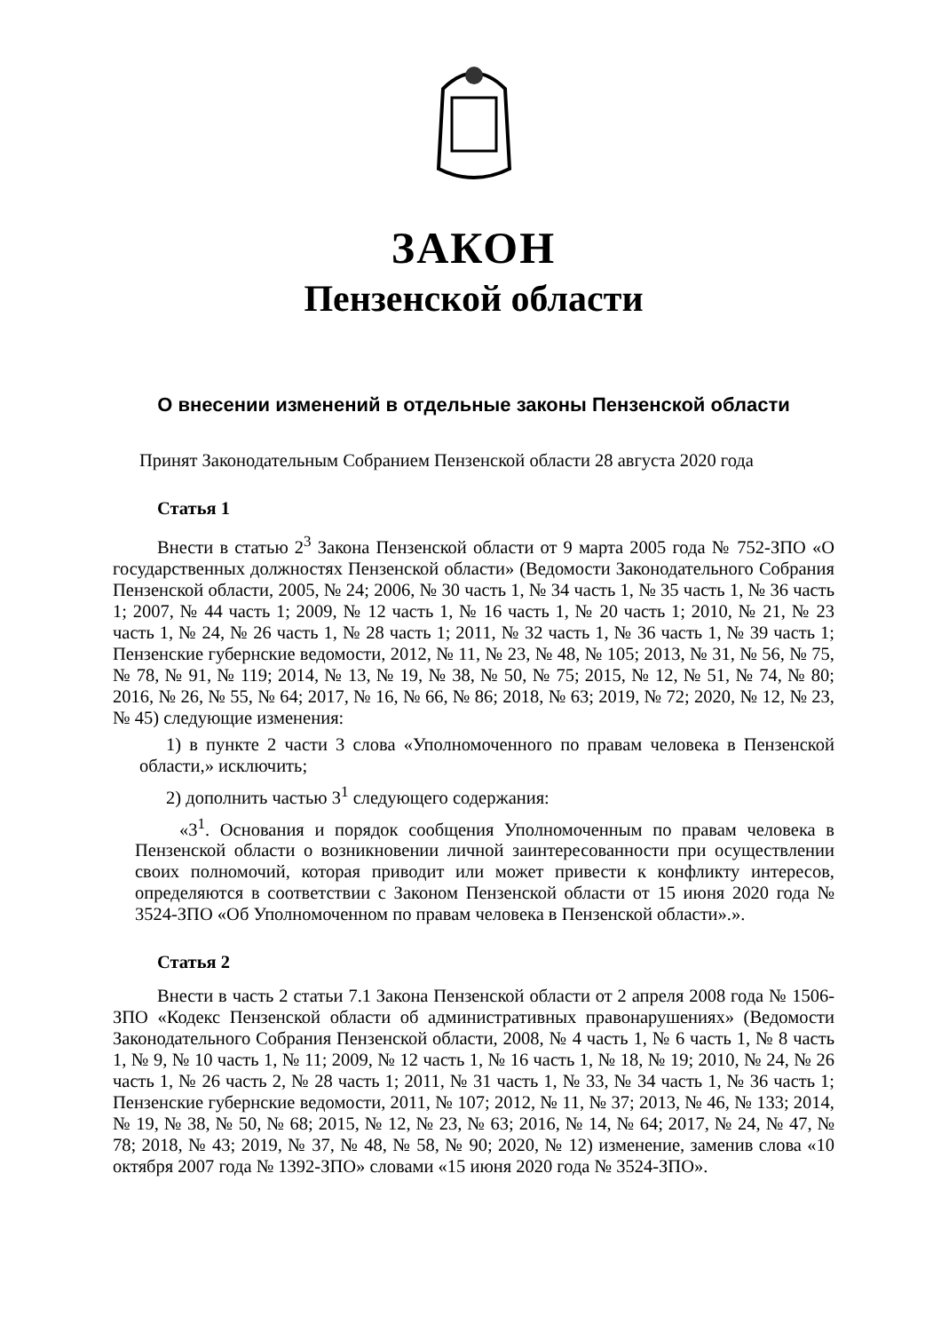ЗАКОН
Пензенской области
О внесении изменений в отдельные законы Пензенской области
Принят Законодательным Собранием Пензенской области 28 августа 2020 года
Статья 1
Внести в статью 2<sup>3</sup> Закона Пензенской области от 9 марта 2005 года № 752-ЗПО «О государственных должностях Пензенской области» (Ведомости Законодательного Собрания Пензенской области, 2005, № 24; 2006, № 30 часть 1, № 34 часть 1, № 35 часть 1, № 36 часть 1; 2007, № 44 часть 1; 2009, № 12 часть 1, № 16 часть 1, № 20 часть 1; 2010, № 21, № 23 часть 1, № 24, № 26 часть 1, № 28 часть 1; 2011, № 32 часть 1, № 36 часть 1, № 39 часть 1; Пензенские губернские ведомости, 2012, № 11, № 23, № 48, № 105; 2013, № 31, № 56, № 75, № 78, № 91, № 119; 2014, № 13, № 19, № 38, № 50, № 75; 2015, № 12, № 51, № 74, № 80; 2016, № 26, № 55, № 64; 2017, № 16, № 66, № 86; 2018, № 63; 2019, № 72; 2020, № 12, № 23, № 45) следующие изменения:
1) в пункте 2 части 3 слова «Уполномоченного по правам человека в Пензенской области,» исключить;
2) дополнить частью 3<sup>1</sup> следующего содержания:
«3<sup>1</sup>. Основания и порядок сообщения Уполномоченным по правам человека в Пензенской области о возникновении личной заинтересованности при осуществлении своих полномочий, которая приводит или может привести к конфликту интересов, определяются в соответствии с Законом Пензенской области от 15 июня 2020 года № 3524-ЗПО «Об Уполномоченном по правам человека в Пензенской области».».
Статья 2
Внести в часть 2 статьи 7.1 Закона Пензенской области от 2 апреля 2008 года № 1506-ЗПО «Кодекс Пензенской области об административных правонарушениях» (Ведомости Законодательного Собрания Пензенской области, 2008, № 4 часть 1, № 6 часть 1, № 8 часть 1, № 9, № 10 часть 1, № 11; 2009, № 12 часть 1, № 16 часть 1, № 18, № 19; 2010, № 24, № 26 часть 1, № 26 часть 2, № 28 часть 1; 2011, № 31 часть 1, № 33, № 34 часть 1, № 36 часть 1; Пензенские губернские ведомости, 2011, № 107; 2012, № 11, № 37; 2013, № 46, № 133; 2014, № 19, № 38, № 50, № 68; 2015, № 12, № 23, № 63; 2016, № 14, № 64; 2017, № 24, № 47, № 78; 2018, № 43; 2019, № 37, № 48, № 58, № 90; 2020, № 12) изменение, заменив слова «10 октября 2007 года № 1392-ЗПО» словами «15 июня 2020 года № 3524-ЗПО».